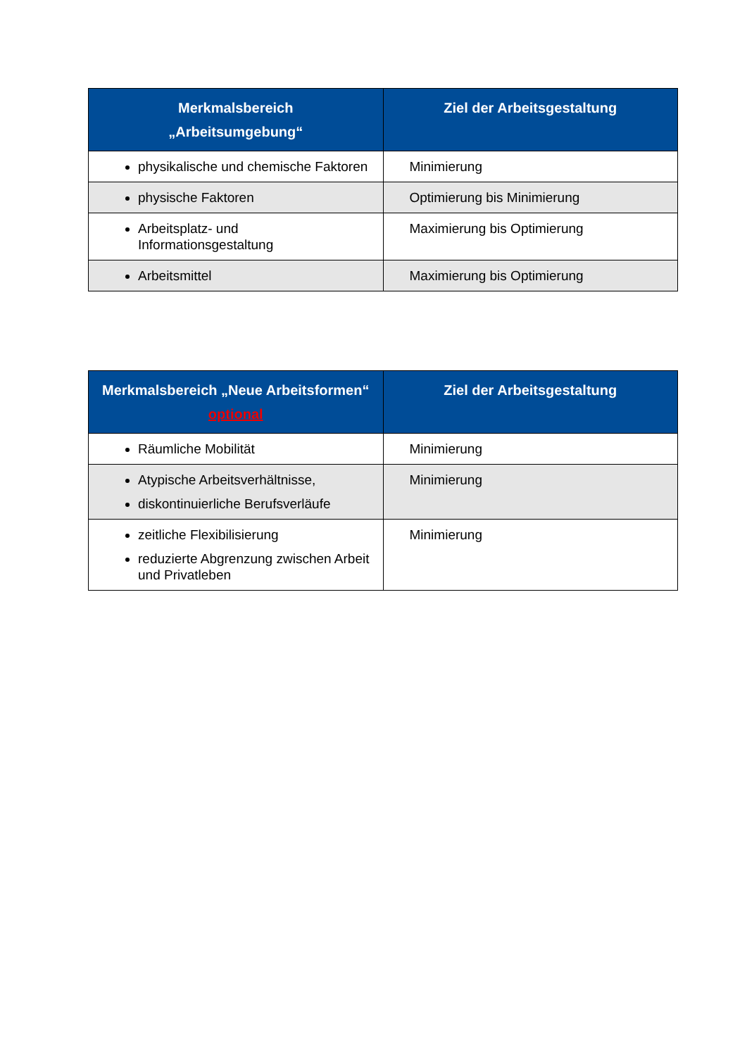| Merkmalsbereich „Arbeitsumgebung“ | Ziel der Arbeitsgestaltung |
| --- | --- |
| physikalische und chemische Faktoren | Minimierung |
| physische Faktoren | Optimierung bis Minimierung |
| Arbeitsplatz- und Informationsgestaltung | Maximierung bis Optimierung |
| Arbeitsmittel | Maximierung bis Optimierung |
| Merkmalsbereich „Neue Arbeitsformen“ optional | Ziel der Arbeitsgestaltung |
| --- | --- |
| Räumliche Mobilität | Minimierung |
| Atypische Arbeitsverhältnisse, diskontinuierliche Berufsverläufe | Minimierung |
| zeitliche Flexibilisierung reduzierte Abgrenzung zwischen Arbeit und Privatleben | Minimierung |